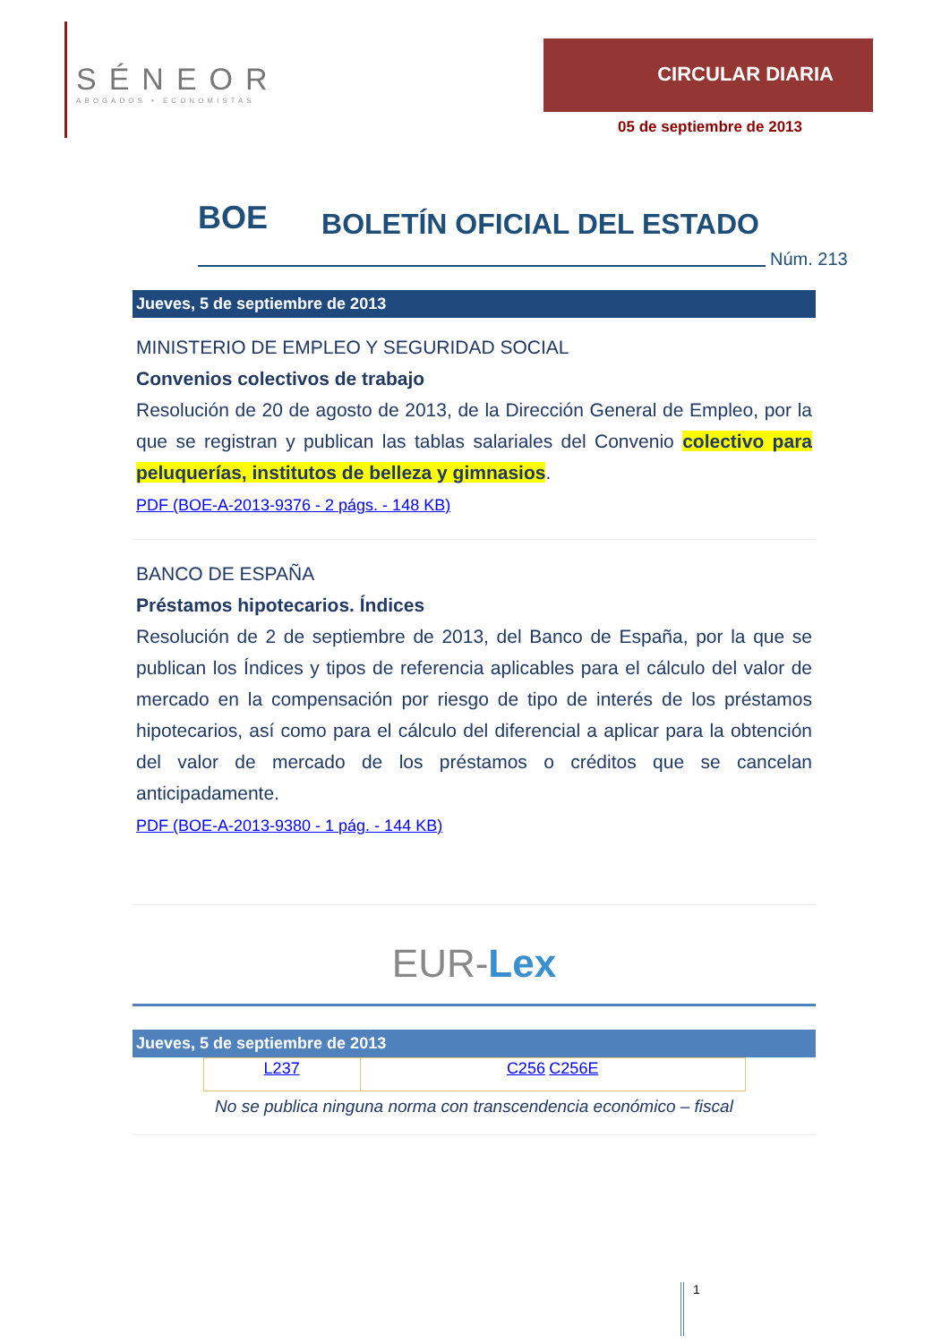SÉNEOR
ABOGADOS • ECONOMISTAS
CIRCULAR DIARIA
05 de septiembre de 2013
BOE BOLETÍN OFICIAL DEL ESTADO
Núm. 213
Jueves, 5 de septiembre de 2013
MINISTERIO DE EMPLEO Y SEGURIDAD SOCIAL
Convenios colectivos de trabajo
Resolución de 20 de agosto de 2013, de la Dirección General de Empleo, por la que se registran y publican las tablas salariales del Convenio colectivo para peluquerías, institutos de belleza y gimnasios.
PDF (BOE-A-2013-9376 - 2 págs. - 148 KB)
BANCO DE ESPAÑA
Préstamos hipotecarios. Índices
Resolución de 2 de septiembre de 2013, del Banco de España, por la que se publican los Índices y tipos de referencia aplicables para el cálculo del valor de mercado en la compensación por riesgo de tipo de interés de los préstamos hipotecarios, así como para el cálculo del diferencial a aplicar para la obtención del valor de mercado de los préstamos o créditos que se cancelan anticipadamente.
PDF (BOE-A-2013-9380 - 1 pág. - 144 KB)
EUR-Lex
Jueves, 5 de septiembre de 2013
| L237 | C256 C256E |
No se publica ninguna norma con transcendencia económico – fiscal
1